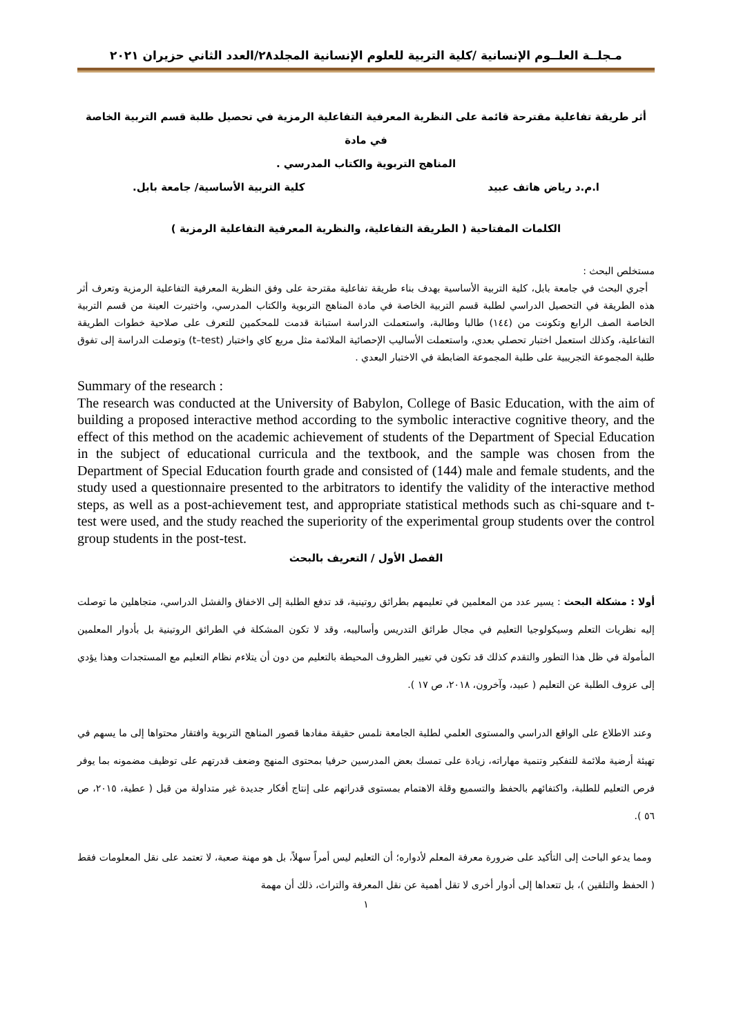مـجلــة العلــوم الإنسانية /كلية التربية للعلوم الإنسانية المجلد٢٨/العدد الثاني حزيران ٢٠٢١
أثر طريقة تفاعلية مقترحة قائمة على النظرية المعرفية التفاعلية الرمزية في تحصيل طلبة قسم التربية الخاصة في مادة
المناهج التربوية والكتاب المدرسي .
ا.م.د رياض هاتف عبيد كلية التربية الأساسية/ جامعة بابل.
الكلمات المفتاحية ( الطريقة التفاعلية، والنظرية المعرفية التفاعلية الرمزية )
مستخلص البحث :
أجري البحث في جامعة بابل، كلية التربية الأساسية بهدف بناء طريقة تفاعلية مقترحة على وفق النظرية المعرفية التفاعلية الرمزية وتعرف أثر هذه الطريقة في التحصيل الدراسي لطلبة قسم التربية الخاصة في مادة المناهج التربوية والكتاب المدرسي، واختيرت العينة من قسم التربية الخاصة الصف الرابع وتكونت من (١٤٤) طالبا وطالبة، واستعملت الدراسة استبانة قدمت للمحكمين للتعرف على صلاحية خطوات الطريقة التفاعلية، وكذلك استعمل اختبار تحصلي بعدي، واستعملت الأساليب الإحصائية الملائمة مثل مربع كاي واختبار (t–test) وتوصلت الدراسة إلى تفوق طلبة المجموعة التجريبية على طلبة المجموعة الضابطة في الاختبار البعدي .
Summary of the research :
The research was conducted at the University of Babylon, College of Basic Education, with the aim of building a proposed interactive method according to the symbolic interactive cognitive theory, and the effect of this method on the academic achievement of students of the Department of Special Education in the subject of educational curricula and the textbook, and the sample was chosen from the Department of Special Education fourth grade and consisted of (144) male and female students, and the study used a questionnaire presented to the arbitrators to identify the validity of the interactive method steps, as well as a post-achievement test, and appropriate statistical methods such as chi-square and t-test were used, and the study reached the superiority of the experimental group students over the control group students in the post-test.
الفصل الأول / التعريف بالبحث
أولا : مشكلة البحث : يسير عدد من المعلمين في تعليمهم بطرائق روتينية، قد تدفع الطلبة إلى الاخفاق والفشل الدراسي، متجاهلين ما توصلت إليه نظريات التعلم وسيكولوجيا التعليم في مجال طرائق التدريس وأساليبه، وقد لا تكون المشكلة في الطرائق الروتينية بل بأدوار المعلمين المأمولة في ظل هذا التطور والتقدم كذلك قد تكون في تغيير الظروف المحيطة بالتعليم من دون أن يتلاءم نظام التعليم مع المستجدات وهذا يؤدي إلى عزوف الطلبة عن التعليم ( عبيد، وآخرون، ٢٠١٨، ص ١٧ ).
وعند الاطلاع على الواقع الدراسي والمستوى العلمي لطلبة الجامعة نلمس حقيقة مفادها قصور المناهج التربوية وافتقار محتواها إلى ما يسهم في تهيئة أرضية ملائمة للتفكير وتنمية مهاراته، زيادة على تمسك بعض المدرسين حرفيا بمحتوى المنهج وضعف قدرتهم على توظيف مضمونه بما يوفر فرص التعليم للطلبة، واكتفائهم بالحفظ والتسميع وقلة الاهتمام بمستوى قدراتهم على إنتاج أفكار جديدة غير متداولة من قبل ( عطية، ٢٠١٥، ص ٥٦ ).
ومما يدعو الباحث إلى التأكيد على ضرورة معرفة المعلم لأدواره؛ أن التعليم ليس أمراً سهلاً، بل هو مهنة صعبة، لا تعتمد على نقل المعلومات فقط ( الحفظ والتلقين )، بل تتعداها إلى أدوار أخرى لا تقل أهمية عن نقل المعرفة والتراث، ذلك أن مهمة
١